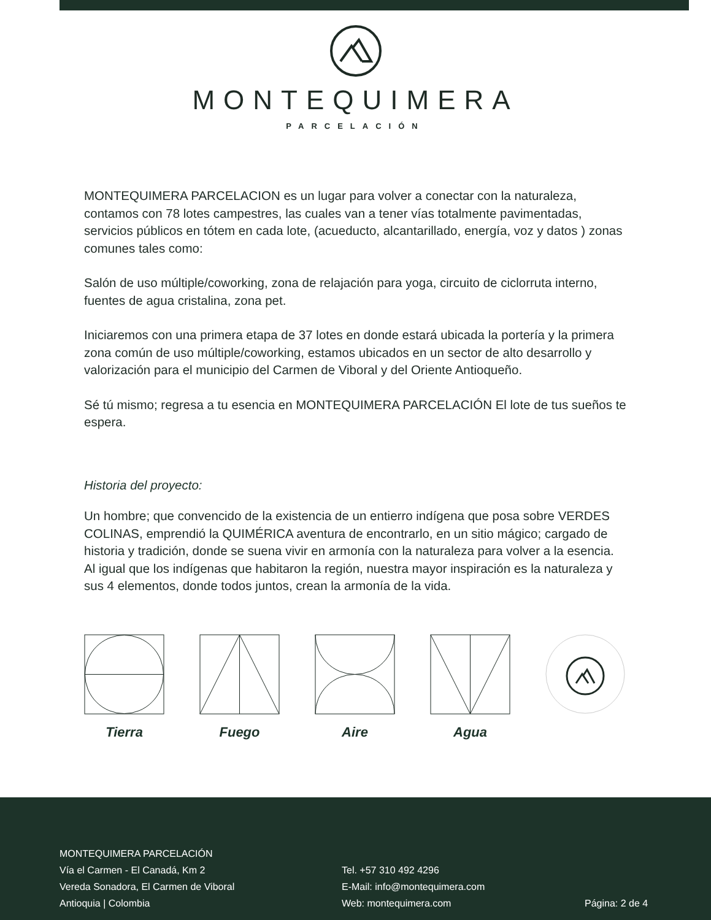MONTEQUIMERA
PARCELACIÓN
MONTEQUIMERA PARCELACION es un lugar para volver a conectar con la naturaleza, contamos con 78 lotes campestres, las cuales van a tener vías totalmente pavimentadas, servicios públicos en tótem en cada lote, (acueducto, alcantarillado, energía, voz y datos ) zonas comunes tales como:
Salón de uso múltiple/coworking, zona de relajación para yoga, circuito de ciclorruta interno, fuentes de agua cristalina, zona pet.
Iniciaremos con una primera etapa de 37 lotes en donde estará ubicada la portería y la primera zona común de uso múltiple/coworking, estamos ubicados en un sector de alto desarrollo y valorización para el municipio del Carmen de Viboral y del Oriente Antioqueño.
Sé tú mismo; regresa a tu esencia en MONTEQUIMERA PARCELACIÓN El lote de tus sueños te espera.
Historia del proyecto:
Un hombre; que convencido de la existencia de un entierro indígena que posa sobre VERDES COLINAS, emprendió la QUIMÉRICA aventura de encontrarlo, en un sitio mágico; cargado de historia y tradición, donde se suena vivir en armonía con la naturaleza para volver a la esencia. Al igual que los indígenas que habitaron la región, nuestra mayor inspiración es la naturaleza y sus 4 elementos, donde todos juntos, crean la armonía de la vida.
Tierra Fuego Aire Agua
MONTEQUIMERA PARCELACIÓN
Vía el Carmen - El Canadá, Km 2
Vereda Sonadora, El Carmen de Viboral
Antioquia | Colombia
Tel. +57 310 492 4296
E-Mail: info@montequimera.com
Web: montequimera.com
Página: 2 de 4